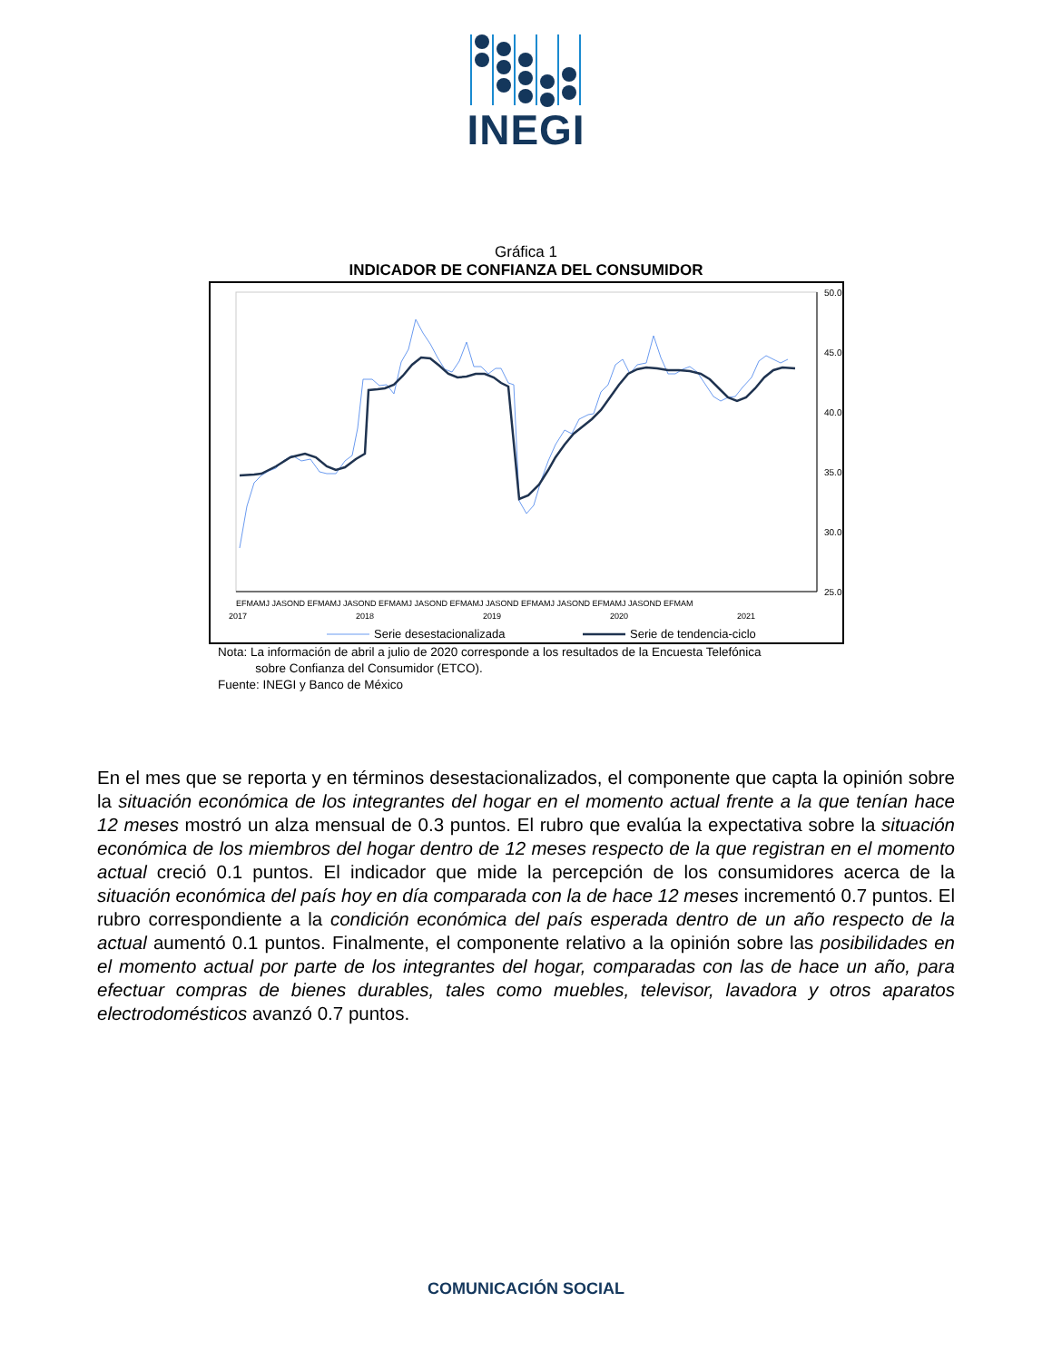INEGI
Gráfica 1
INDICADOR DE CONFIANZA DEL CONSUMIDOR
50.0
45.0
40.0
35.0
30.0
25.0
EFMAMJ JASOND EFMAMJ JASOND EFMAMJ JASOND EFMAMJ JASOND EFMAMJ JASOND EFMAMJ JASOND EFMAM
2017
2018
2019
2020
2021
Serie desestacionalizada
Serie de tendencia-ciclo
Nota: La información de abril a julio de 2020 corresponde a los resultados de la Encuesta Telefónica
sobre Confianza del Consumidor (ETCO).
Fuente: INEGI y Banco de México
En el mes que se reporta y en términos desestacionalizados, el componente que capta la opinión sobre la situación económica de los integrantes del hogar en el momento actual frente a la que tenían hace 12 meses mostró un alza mensual de 0.3 puntos. El rubro que evalúa la expectativa sobre la situación económica de los miembros del hogar dentro de 12 meses respecto de la que registran en el momento actual creció 0.1 puntos. El indicador que mide la percepción de los consumidores acerca de la situación económica del país hoy en día comparada con la de hace 12 meses incrementó 0.7 puntos. El rubro correspondiente a la condición económica del país esperada dentro de un año respecto de la actual aumentó 0.1 puntos. Finalmente, el componente relativo a la opinión sobre las posibilidades en el momento actual por parte de los integrantes del hogar, comparadas con las de hace un año, para efectuar compras de bienes durables, tales como muebles, televisor, lavadora y otros aparatos electrodomésticos avanzó 0.7 puntos.
COMUNICACIÓN SOCIAL